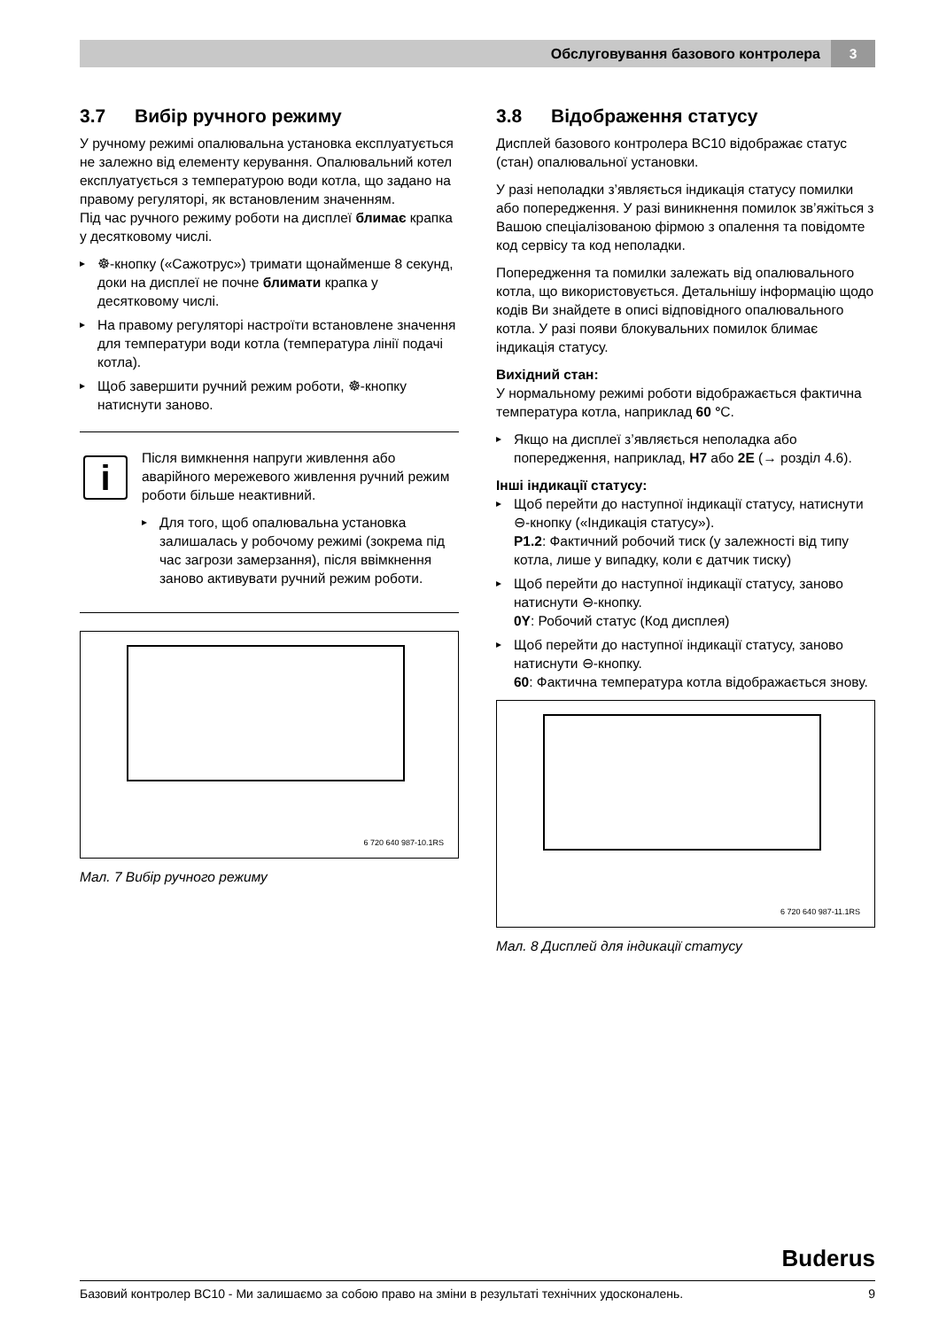Обслуговування базового контролера
3
3.7 Вибір ручного режиму
У ручному режимі опалювальна установка експлуатується не залежно від елементу керування. Опалювальний котел експлуатується з температурою води котла, що задано на правому регуляторі, як встановленим значенням.
Під час ручного режиму роботи на дисплеї блимає крапка у десятковому числі.
☸-кнопку («Сажотрус») тримати щонайменше 8 секунд, доки на дисплеї не почне блимати крапка у десятковому числі.
На правому регуляторі настроїти встановлене значення для температури води котла (температура лінії подачі котла).
Щоб завершити ручний режим роботи, ☸-кнопку натиснути заново.
i
Після вимкнення напруги живлення або аварійного мережевого живлення ручний режим роботи більше неактивний.
Для того, щоб опалювальна установка залишалась у робочому режимі (зокрема під час загрози замерзання), після ввімкнення заново активувати ручний режим роботи.
6 720 640 987-10.1RS
Мал. 7 Вибір ручного режиму
3.8 Відображення статусу
Дисплей базового контролера BC10 відображає статус (стан) опалювальної установки.
У разі неполадки з’являється індикація статусу помилки або попередження. У разі виникнення помилок зв’яжіться з Вашою спеціалізованою фірмою з опалення та повідомте код сервісу та код неполадки.
Попередження та помилки залежать від опалювального котла, що використовується. Детальнішу інформацію щодо кодів Ви знайдете в описі відповідного опалювального котла. У разі появи блокувальних помилок блимає індикація статусу.
Вихідний стан:
У нормальному режимі роботи відображається фактична температура котла, наприклад 60 °C.
Якщо на дисплеї з’являється неполадка або попередження, наприклад, H7 або 2E (→ розділ 4.6).
Інші індикації статусу:
Щоб перейти до наступної індикації статусу, натиснути ⊖-кнопку («Індикація статусу»).
P1.2: Фактичний робочий тиск (у залежності від типу котла, лише у випадку, коли є датчик тиску)
Щоб перейти до наступної індикації статусу, заново натиснути ⊖-кнопку.
0Y: Робочий статус (Код дисплея)
Щоб перейти до наступної індикації статусу, заново натиснути ⊖-кнопку.
60: Фактична температура котла відображається знову.
6 720 640 987-11.1RS
Мал. 8 Дисплей для індикації статусу
Buderus
Базовий контролер BC10 - Ми залишаємо за собою право на зміни в результаті технічних удосконалень. 9